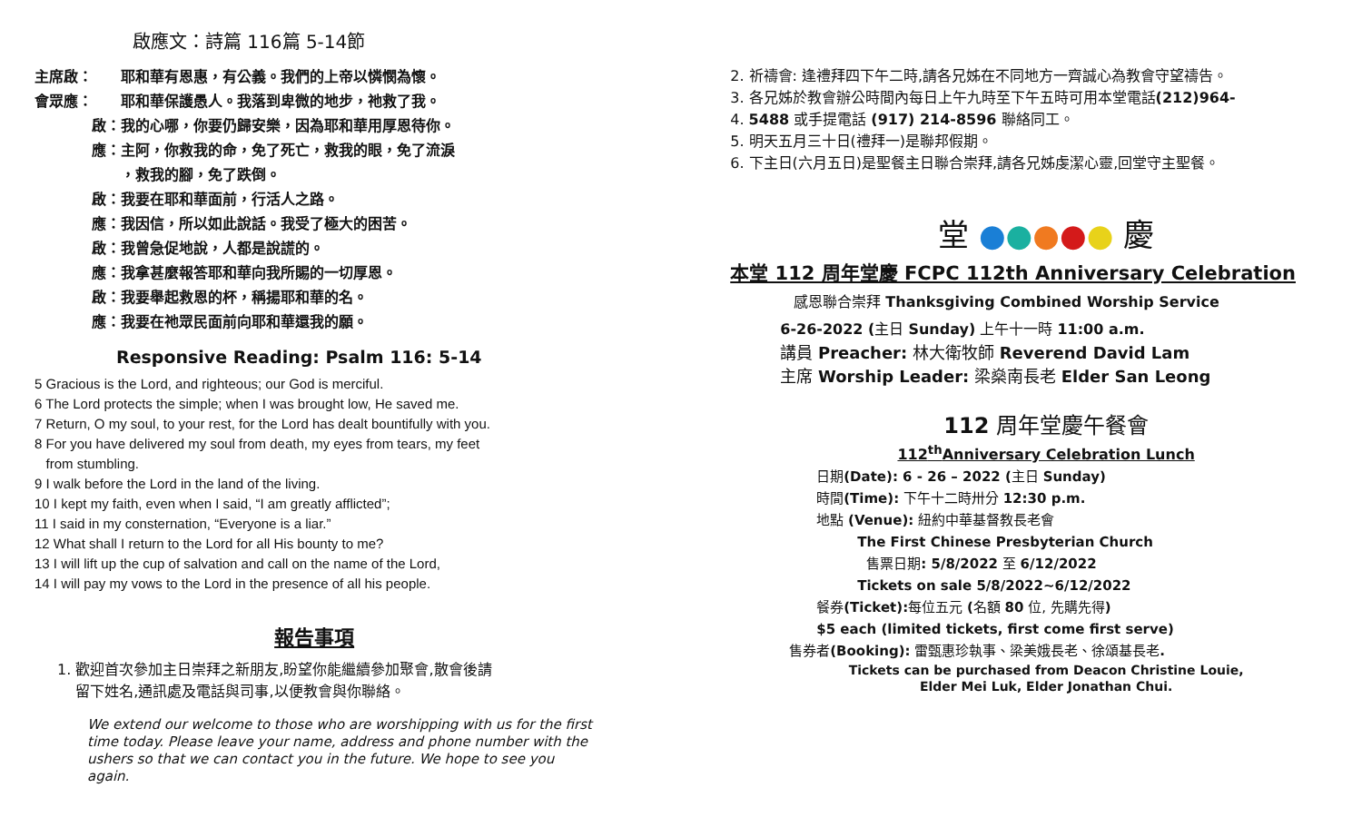啟應文：詩篇 116篇 5-14節
主席啟： 耶和華有恩惠，有公義。我們的上帝以憐憫為懷。
會眾應： 耶和華保護愚人。我落到卑微的地步，祂救了我。
啟： 我的心哪，你要仍歸安樂，因為耶和華用厚恩待你。
應： 主阿，你救我的命，免了死亡，救我的眼，免了流淚
，救我的腳，免了跌倒。
啟： 我要在耶和華面前，行活人之路。
應： 我因信，所以如此說話。我受了極大的困苦。
啟： 我曾急促地說，人都是說謊的。
應： 我拿甚麼報答耶和華向我所賜的一切厚恩。
啟： 我要舉起救恩的杯，稱揚耶和華的名。
應： 我要在祂眾民面前向耶和華還我的願。
Responsive Reading: Psalm 116: 5-14
5 Gracious is the Lord, and righteous; our God is merciful.
6 The Lord protects the simple; when I was brought low, He saved me.
7 Return, O my soul, to your rest, for the Lord has dealt bountifully with you.
8 For you have delivered my soul from death, my eyes from tears, my feet
from stumbling.
9 I walk before the Lord in the land of the living.
10 I kept my faith, even when I said, “I am greatly afflicted”;
11 I said in my consternation, “Everyone is a liar.”
12 What shall I return to the Lord for all His bounty to me?
13 I will lift up the cup of salvation and call on the name of the Lord,
14 I will pay my vows to the Lord in the presence of all his people.
報告事項
1. 歡迎首次參加主日崇拜之新朋友,盼望你能繼續參加聚會,散會後請
留下姓名,通訊處及電話與司事,以便教會與你聯絡。
We extend our welcome to those who are worshipping with us for the first time today. Please leave your name, address and phone number with the ushers so that we can contact you in the future. We hope to see you again.
2. 祈禱會: 逢禮拜四下午二時,請各兄姊在不同地方一齊誠心為教會守望禱告。
3. 各兄姊於教會辦公時間內每日上午九時至下午五時可用本堂電話(212)964-
4. 5488 或手提電話 (917) 214-8596 聯絡同工。
5. 明天五月三十日(禮拜一)是聯邦假期。
6. 下主日(六月五日)是聖餐主日聯合崇拜,請各兄姊虔潔心靈,回堂守主聖餐。
堂 ●●●●● 慶
本堂 112 周年堂慶 FCPC 112th Anniversary Celebration
感恩聯合崇拜 Thanksgiving Combined Worship Service
6-26-2022 (主日 Sunday) 上午十一時 11:00 a.m.
講員 Preacher: 林大衛牧師 Reverend David Lam
主席 Worship Leader: 梁燊南長老 Elder San Leong
112 周年堂慶午餐會
112<sup>th</sup>Anniversary Celebration Lunch
日期(Date): 6 - 26 – 2022 (主日 Sunday)
時間(Time): 下午十二時卅分 12:30 p.m.
地點 (Venue): 紐約中華基督教長老會
The First Chinese Presbyterian Church
售票日期: 5/8/2022 至 6/12/2022
Tickets on sale 5/8/2022~6/12/2022
餐券(Ticket): 每位五元 (名額 80 位, 先購先得)
$5 each (limited tickets, first come first serve)
售券者(Booking): 雷甄惠珍執事、梁美娥長老、徐頌基長老.
Tickets can be purchased from Deacon Christine Louie,
Elder Mei Luk, Elder Jonathan Chui.